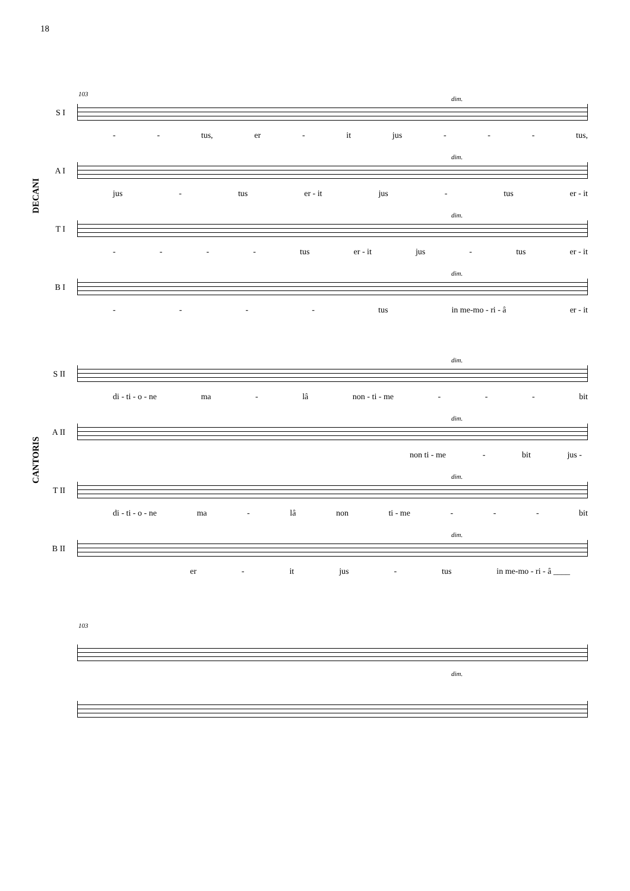18
103
DECANI
CANTORIS
dim.
S I
- - tus, er - it jus - - - tus,
dim.
A I
jus - tus er - it jus - tus er - it
dim.
T I
- - - - tus er - it jus - tus er - it
dim.
B I
- - - - tus in me-mo - ri - â er - it
dim.
S II
di - ti - o - ne ma - lâ non - ti - me - - - bit
dim.
A II
non ti - me - bit jus -
dim.
T II
di - ti - o - ne ma - lâ non ti - me - - - bit
dim.
B II
er - it jus - tus in me-mo - ri - â ____
103
dim.